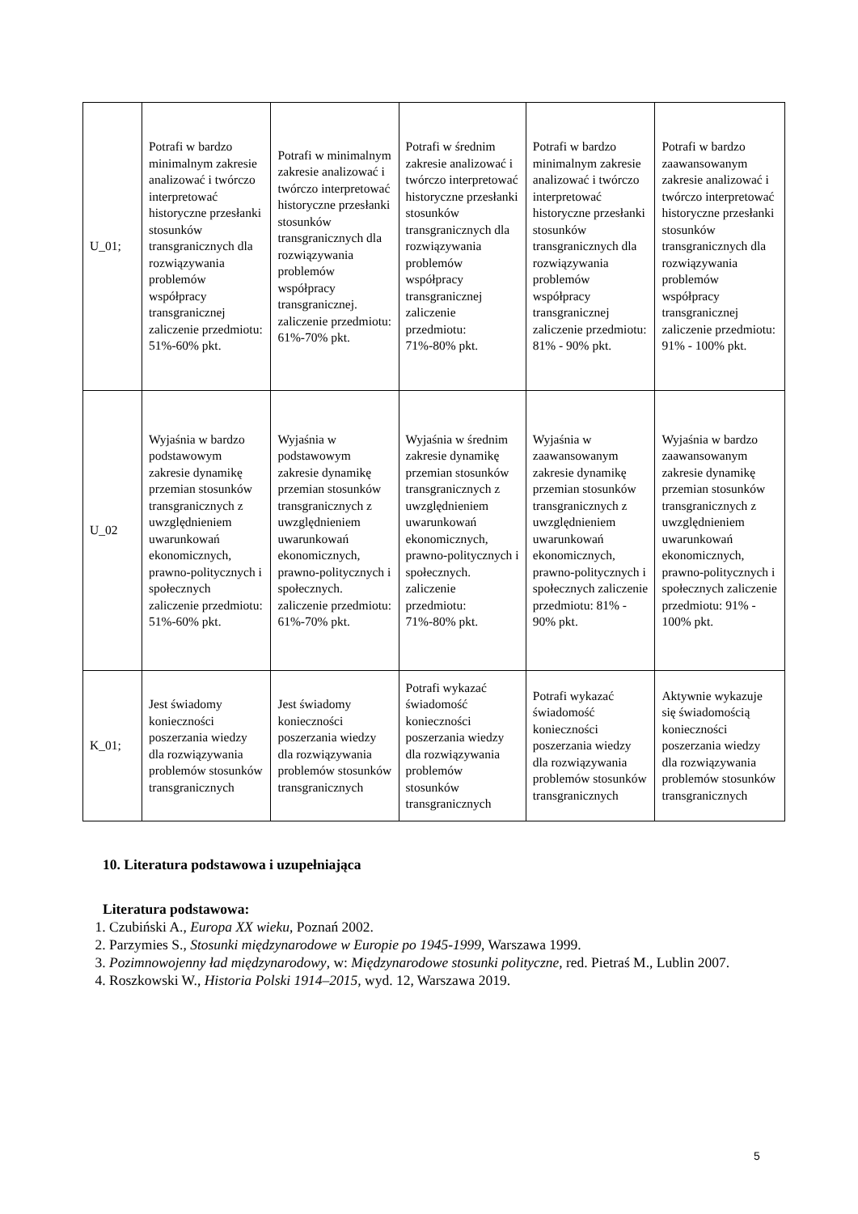| U_01; | Potrafi w bardzo minimalnym zakresie analizować i twórczo interpretować historyczne przesłanki stosunków transgranicznych dla rozwiązywania problemów współpracy transgranicznej zaliczenie przedmiotu: 51%-60% pkt. | Potrafi w minimalnym zakresie analizować i twórczo interpretować historyczne przesłanki stosunków transgranicznych dla rozwiązywania problemów współpracy transgranicznej. zaliczenie przedmiotu: 61%-70% pkt. | Potrafi w średnim zakresie analizować i twórczo interpretować historyczne przesłanki stosunków transgranicznych dla rozwiązywania problemów współpracy transgranicznej zaliczenie przedmiotu: 71%-80% pkt. | Potrafi w bardzo minimalnym zakresie analizować i twórczo interpretować historyczne przesłanki stosunków transgranicznych dla rozwiązywania problemów współpracy transgranicznej zaliczenie przedmiotu: 81% - 90% pkt. | Potrafi w bardzo zaawansowanym zakresie analizować i twórczo interpretować historyczne przesłanki stosunków transgranicznych dla rozwiązywania problemów współpracy transgranicznej zaliczenie przedmiotu: 91% - 100% pkt. |
| U_02 | Wyjaśnia w bardzo podstawowym zakresie dynamikę przemian stosunków transgranicznych z uwzględnieniem uwarunkowań ekonomicznych, prawno-politycznych i społecznych zaliczenie przedmiotu: 51%-60% pkt. | Wyjaśnia w podstawowym zakresie dynamikę przemian stosunków transgranicznych z uwzględnieniem uwarunkowań ekonomicznych, prawno-politycznych i społecznych. zaliczenie przedmiotu: 61%-70% pkt. | Wyjaśnia w średnim zakresie dynamikę przemian stosunków transgranicznych z uwzględnieniem uwarunkowań ekonomicznych, prawno-politycznych i społecznych. zaliczenie przedmiotu: 71%-80% pkt. | Wyjaśnia w zaawansowanym zakresie dynamikę przemian stosunków transgranicznych z uwzględnieniem uwarunkowań ekonomicznych, prawno-politycznych i społecznych zaliczenie przedmiotu: 81% - 90% pkt. | Wyjaśnia w bardzo zaawansowanym zakresie dynamikę przemian stosunków transgranicznych z uwzględnieniem uwarunkowań ekonomicznych, prawno-politycznych i społecznych zaliczenie przedmiotu: 91% - 100% pkt. |
| K_01; | Jest świadomy konieczności poszerzania wiedzy dla rozwiązywania problemów stosunków transgranicznych | Jest świadomy konieczności poszerzania wiedzy dla rozwiązywania problemów stosunków transgranicznych | Potrafi wykazać świadomość konieczności poszerzania wiedzy dla rozwiązywania problemów stosunków transgranicznych | Potrafi wykazać świadomość konieczności poszerzania wiedzy dla rozwiązywania problemów stosunków transgranicznych | Aktywnie wykazuje się świadomością konieczności poszerzania wiedzy dla rozwiązywania problemów stosunków transgranicznych |
10. Literatura podstawowa i uzupełniająca
Literatura podstawowa:
1. Czubiński A., Europa XX wieku, Poznań 2002.
2. Parzymies S., Stosunki międzynarodowe w Europie po 1945-1999, Warszawa 1999.
3. Pozimnowojenny ład międzynarodowy, w: Międzynarodowe stosunki polityczne, red. Pietraś M., Lublin 2007.
4. Roszkowski W., Historia Polski 1914–2015, wyd. 12, Warszawa 2019.
5